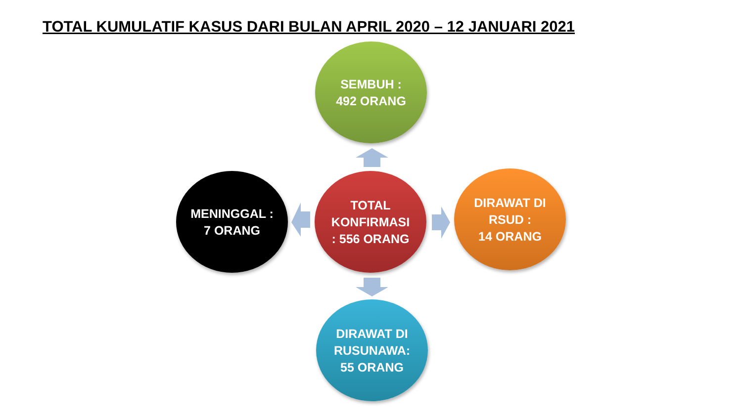TOTAL KUMULATIF KASUS DARI BULAN APRIL 2020 – 12 JANUARI 2021
SEMBUH :
492 ORANG
MENINGGAL :
7 ORANG
TOTAL
KONFIRMASI
: 556 ORANG
DIRAWAT DI
RSUD :
14 ORANG
DIRAWAT DI
RUSUNAWA:
55 ORANG